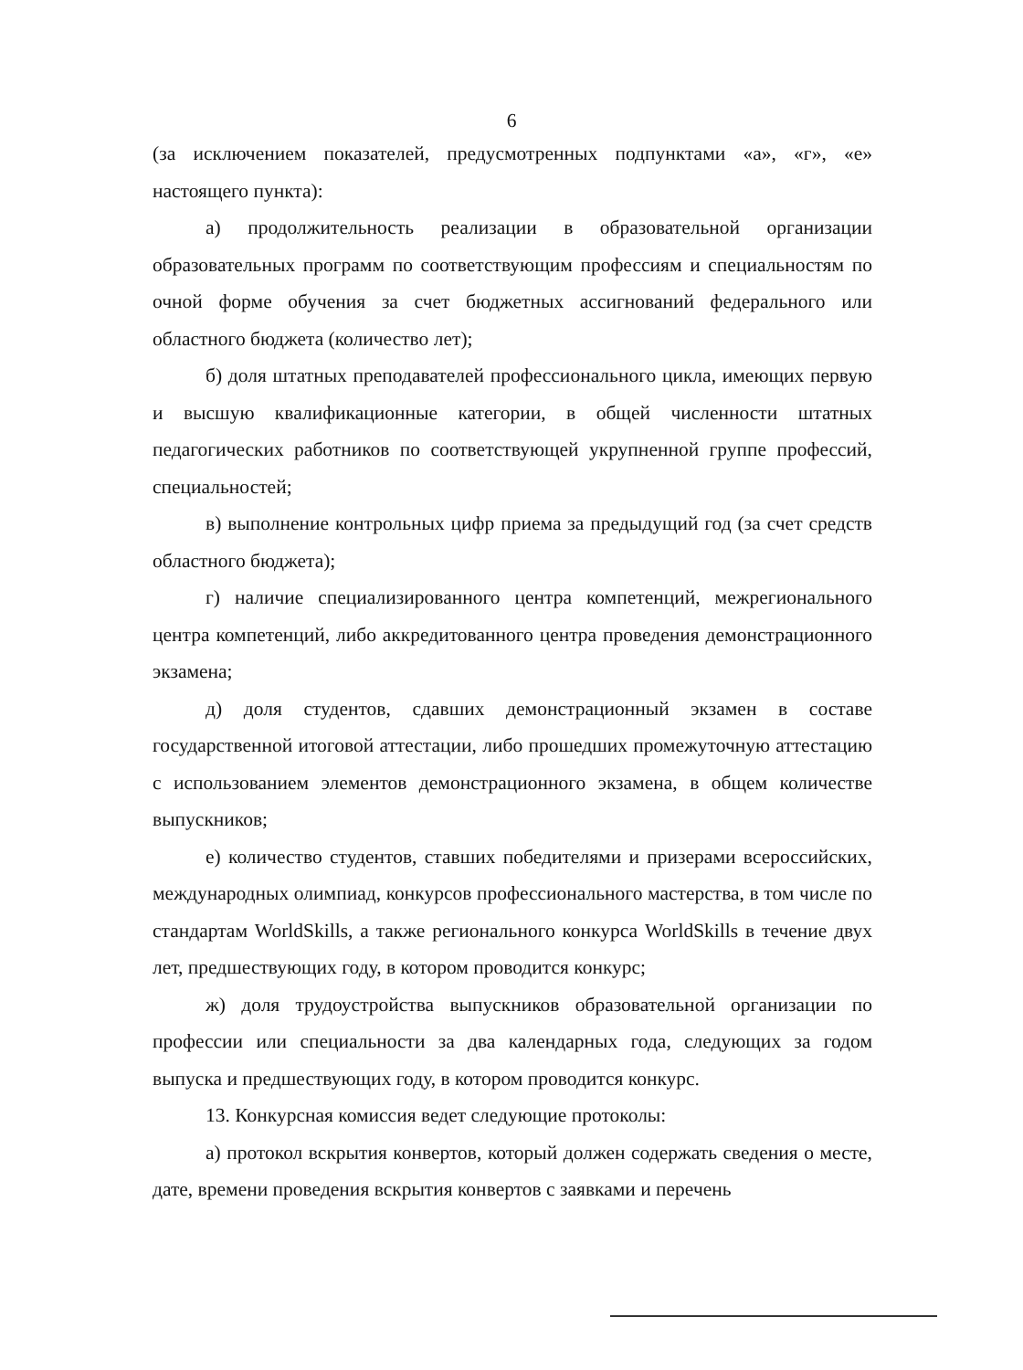6
(за исключением показателей, предусмотренных подпунктами «а», «г», «е» настоящего пункта):
а) продолжительность реализации в образовательной организации образовательных программ по соответствующим профессиям и специальностям по очной форме обучения за счет бюджетных ассигнований федерального или областного бюджета (количество лет);
б) доля штатных преподавателей профессионального цикла, имеющих первую и высшую квалификационные категории, в общей численности штатных педагогических работников по соответствующей укрупненной группе профессий, специальностей;
в) выполнение контрольных цифр приема за предыдущий год (за счет средств областного бюджета);
г) наличие специализированного центра компетенций, межрегионального центра компетенций, либо аккредитованного центра проведения демонстрационного экзамена;
д) доля студентов, сдавших демонстрационный экзамен в составе государственной итоговой аттестации, либо прошедших промежуточную аттестацию с использованием элементов демонстрационного экзамена, в общем количестве выпускников;
е) количество студентов, ставших победителями и призерами всероссийских, международных олимпиад, конкурсов профессионального мастерства, в том числе по стандартам WorldSkills, а также регионального конкурса WorldSkills в течение двух лет, предшествующих году, в котором проводится конкурс;
ж) доля трудоустройства выпускников образовательной организации по профессии или специальности за два календарных года, следующих за годом выпуска и предшествующих году, в котором проводится конкурс.
13. Конкурсная комиссия ведет следующие протоколы:
а) протокол вскрытия конвертов, который должен содержать сведения о месте, дате, времени проведения вскрытия конвертов с заявками и перечень